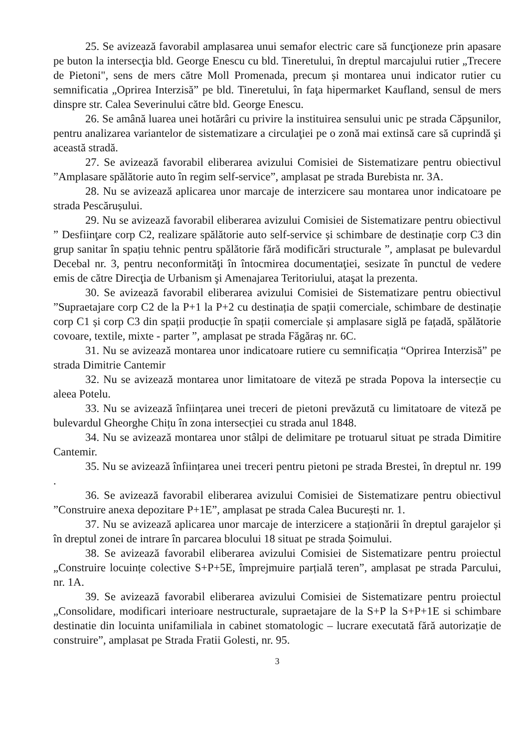25. Se avizează favorabil amplasarea unui semafor electric care să funcţioneze prin apasare pe buton la intersecţia bld. George Enescu cu bld. Tineretului, în dreptul marcajului rutier „Trecere de Pietoni", sens de mers către Moll Promenada, precum și montarea unui indicator rutier cu semnificatia „Oprirea Interzisă” pe bld. Tineretului, în faţa hipermarket Kaufland, sensul de mers dinspre str. Calea Severinului către bld. George Enescu.
26. Se amână luarea unei hotărâri cu privire la instituirea sensului unic pe strada Căpşunilor, pentru analizarea variantelor de sistematizare a circulaţiei pe o zonă mai extinsă care să cuprindă şi această stradă.
27. Se avizează favorabil eliberarea avizului Comisiei de Sistematizare pentru obiectivul ”Amplasare spălătorie auto în regim self-service”, amplasat pe strada Burebista nr. 3A.
28. Nu se avizează aplicarea unor marcaje de interzicere sau montarea unor indicatoare pe strada Pescărușului.
29. Nu se avizează favorabil eliberarea avizului Comisiei de Sistematizare pentru obiectivul ” Desfiinţare corp C2, realizare spălătorie auto self-service și schimbare de destinație corp C3 din grup sanitar în spațiu tehnic pentru spălătorie fără modificări structurale ”, amplasat pe bulevardul Decebal nr. 3, pentru neconformităţi în întocmirea documentaţiei, sesizate în punctul de vedere emis de către Direcţia de Urbanism şi Amenajarea Teritoriului, ataşat la prezenta.
30. Se avizează favorabil eliberarea avizului Comisiei de Sistematizare pentru obiectivul ”Supraetajare corp C2 de la P+1 la P+2 cu destinația de spații comerciale, schimbare de destinație corp C1 și corp C3 din spații producție în spații comerciale și amplasare siglă pe fațadă, spălătorie covoare, textile, mixte - parter ”, amplasat pe strada Făgăraș nr. 6C.
31. Nu se avizează montarea unor indicatoare rutiere cu semnificația “Oprirea Interzisă” pe strada Dimitrie Cantemir
32. Nu se avizează montarea unor limitatoare de viteză pe strada Popova la intersecție cu aleea Potelu.
33. Nu se avizează înființarea unei treceri de pietoni prevăzută cu limitatoare de viteză pe bulevardul Gheorghe Chițu în zona intersecției cu strada anul 1848.
34. Nu se avizează montarea unor stâlpi de delimitare pe trotuarul situat pe strada Dimitire Cantemir.
35. Nu se avizează înființarea unei treceri pentru pietoni pe strada Brestei, în dreptul nr. 199 .
36. Se avizează favorabil eliberarea avizului Comisiei de Sistematizare pentru obiectivul ”Construire anexa depozitare P+1E”, amplasat pe strada Calea București nr. 1.
37. Nu se avizează aplicarea unor marcaje de interzicere a staționării în dreptul garajelor și în dreptul zonei de intrare în parcarea blocului 18 situat pe strada Șoimului.
38. Se avizează favorabil eliberarea avizului Comisiei de Sistematizare pentru proiectul „Construire locuințe colective S+P+5E, împrejmuire parțială teren”, amplasat pe strada Parcului, nr. 1A.
39. Se avizează favorabil eliberarea avizului Comisiei de Sistematizare pentru proiectul „Consolidare, modificari interioare nestructurale, supraetajare de la S+P la S+P+1E si schimbare destinatie din locuinta unifamiliala in cabinet stomatologic – lucrare executată fără autorizație de construire”, amplasat pe Strada Fratii Golesti, nr. 95.
3